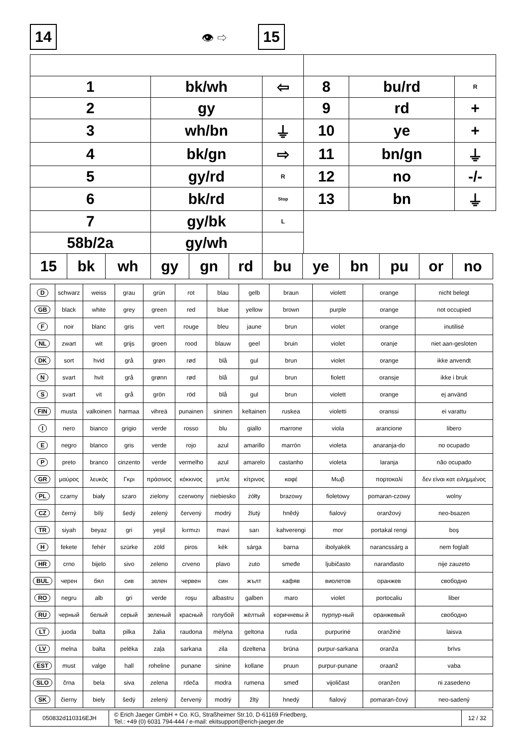14 👁 ⇨
15
| 1 | bk/wh | ⇦ | 8 | bu/rd | R |
| 2 | gy | | 9 | rd | + |
| 3 | wh/bn | ⏚ | 10 | ye | + |
| 4 | bk/gn | ⇨ | 11 | bn/gn | ⏚ |
| 5 | gy/rd | R | 12 | no | -/- |
| 6 | bk/rd | Stop | 13 | bn | ⏚ |
| 7 | gy/bk | L | | | |
| 58b/2a | gy/wh | | | | |
| 15 | bk | wh | gy | gn | rd | bu | ye | bn | pu | or | no |
| --- | --- | --- | --- | --- | --- | --- | --- | --- | --- | --- | --- |
| D | schwarz | weiss | grau | grün | rot | blau | gelb | braun | violett | orange | nicht belegt |
| GB | black | white | grey | green | red | blue | yellow | brown | purple | orange | not occupied |
| F | noir | blanc | gris | vert | rouge | bleu | jaune | brun | violet | orange | inutilisé |
| NL | zwart | wit | grijs | groen | rood | blauw | geel | bruin | violet | oranje | niet aan-gesloten |
| DK | sort | hvid | grå | grøn | rød | blå | gul | brun | violet | orange | ikke anvendt |
| N | svart | hvit | grå | grønn | rød | blå | gul | brun | fiolett | oransje | ikke i bruk |
| S | svart | vit | grå | grön | röd | blå | gul | brun | violett | orange | ej använd |
| FIN | musta | valkoinen | harmaa | vihreä | punainen | sininen | keltainen | ruskea | violetti | oranssi | ei varattu |
| I | nero | bianco | grigio | verde | rosso | blu | giallo | marrone | viola | arancione | libero |
| E | negro | blanco | gris | verde | rojo | azul | amarillo | marrón | violeta | anaranja-do | no ocupado |
| P | preto | branco | cinzento | verde | vermelho | azul | amarelo | castanho | violeta | laranja | não ocupado |
| GR | μαύρος | λευκός | Γκρι | πράσινος | κόκκινος | μπλε | κίτρινος | καφέ | Μωβ | πορτοκαλί | δεν είναι κατ ειλημμένος |
| PL | czarny | biały | szaro | zielony | czerwony | niebiesko | żółty | brazowy | fioletowy | pomaran-czowy | wolny |
| CZ | černý | bílý | šedý | zelený | červený | modrý | žlutý | hnědý | fialový | oranžový | neo-bsazen |
| TR | siyah | beyaz | gri | yeşil | kırmızı | mavi | sarı | kahverengi | mor | portakal rengi | boş |
| H | fekete | fehér | szürke | zöld | piros | kék | sárga | barna | ibolyakék | narancssárg a | nem foglalt |
| HR | crno | bijelo | sivo | zeleno | crveno | plavo | zuto | smeđe | ljubičasto | naranđasto | nije zauzeto |
| BUL | черен | бял | сив | зелен | червен | син | жълт | кафяв | виолетов | оранжев | свободно |
| RO | negru | alb | gri | verde | roşu | albastru | galben | maro | violet | portocaliu | liber |
| RU | черный | белый | серый | зеленый | красный | голубой | жёлтый | коричневы й | пурпур-ный | оранжевый | свободно |
| LT | juoda | balta | pilka | žalia | raudona | mėlyna | geltona | ruda | purpurinė | oranžinė | laisva |
| LV | melna | balta | pelēka | zaļa | sarkana | zila | dzeltena | brūna | purpur-sarkana | oranža | brīvs |
| EST | must | valge | hall | roheline | punane | sinine | kollane | pruun | purpur-punane | oraanž | vaba |
| SLO | črna | bela | siva | zelena | rdeča | modra | rumena | smeđ | vijoličast | oranžen | ni zasedeno |
| SK | čierny | biely | šedý | zelený | červený | modrý | žltý | hnedý | fialový | pomaran-čový | neo-sadený |
| 050832d110316EJH | © Erich Jaeger GmbH + Co. KG, Straßheimer Str.10, D-61169 Friedberg, Tel.: +49 (0) 6031 794-444 / e-mail: ekitsupport@erich-jaeger.de | 12 / 32 |